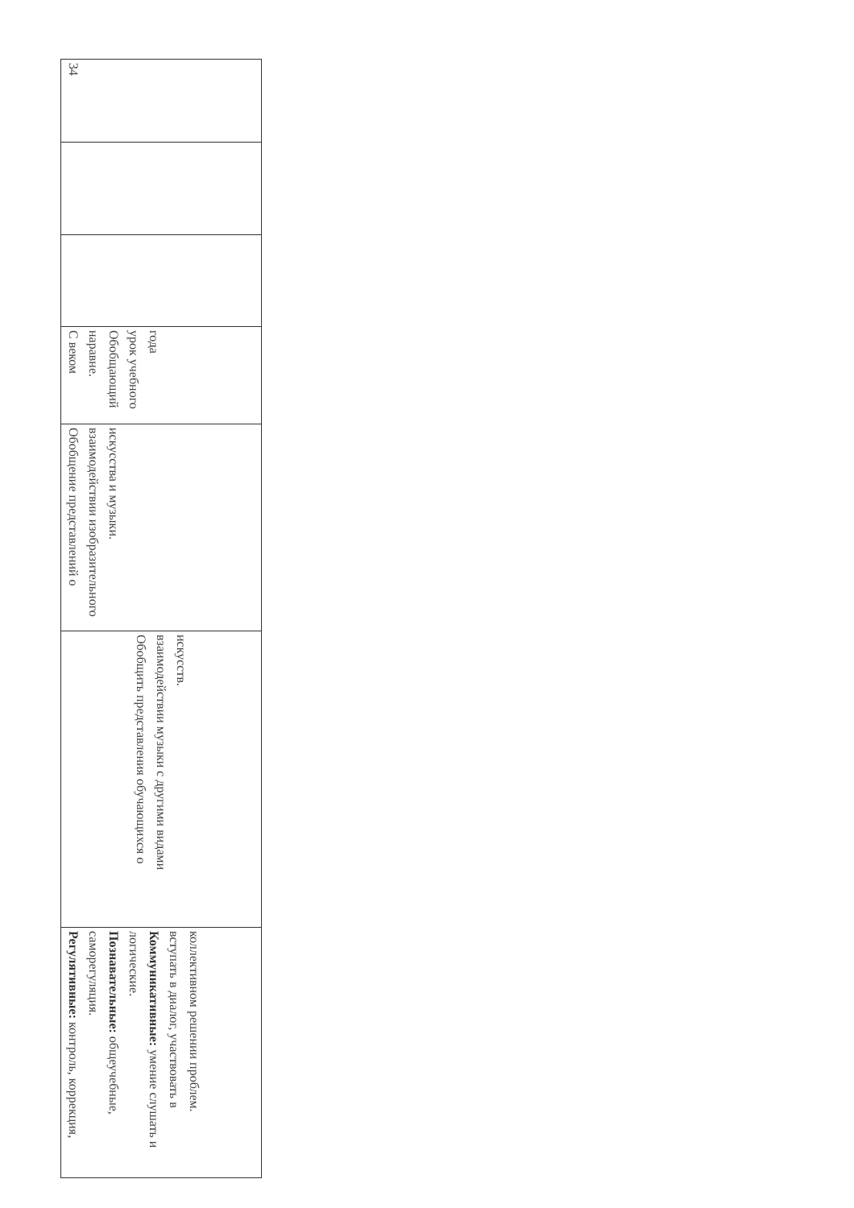| 34 | | | С веком наравне. Обобщающий урок учебного года | Обобщение представлений о взаимодействии изобразительного искусства и музыки. | Обобщить представления обучающихся о взаимодействии музыки с другими видами искусств. | Регулятивные: контроль, коррекция, саморегуляция. Познавательные: общеучебные, логические. Коммуникативные: умение слушать и вступать в диалог, участвовать в коллективном решении проблем. |